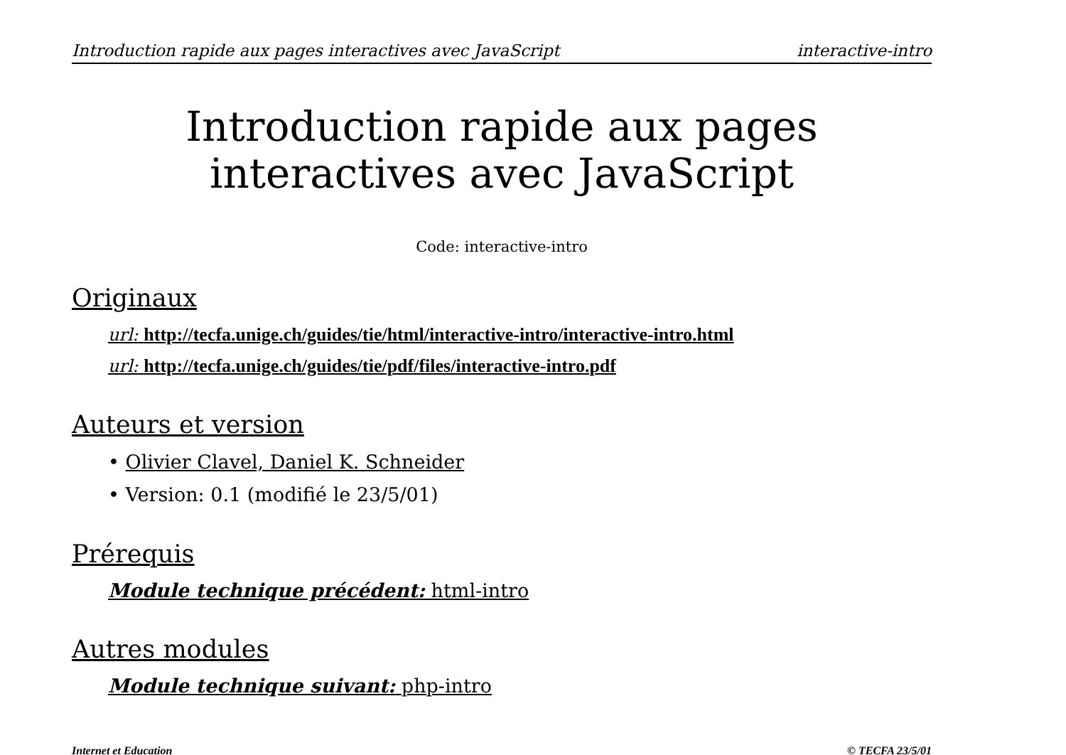Introduction rapide aux pages interactives avec JavaScript interactive-intro
Introduction rapide aux pages
interactives avec JavaScript
Code: interactive-intro
Originaux
url: http://tecfa.unige.ch/guides/tie/html/interactive-intro/interactive-intro.html
url: http://tecfa.unige.ch/guides/tie/pdf/files/interactive-intro.pdf
Auteurs et version
• Olivier Clavel, Daniel K. Schneider
• Version: 0.1 (modifié le 23/5/01)
Prérequis
Module technique précédent: html-intro
Autres modules
Module technique suivant: php-intro
Internet et Education © TECFA 23/5/01